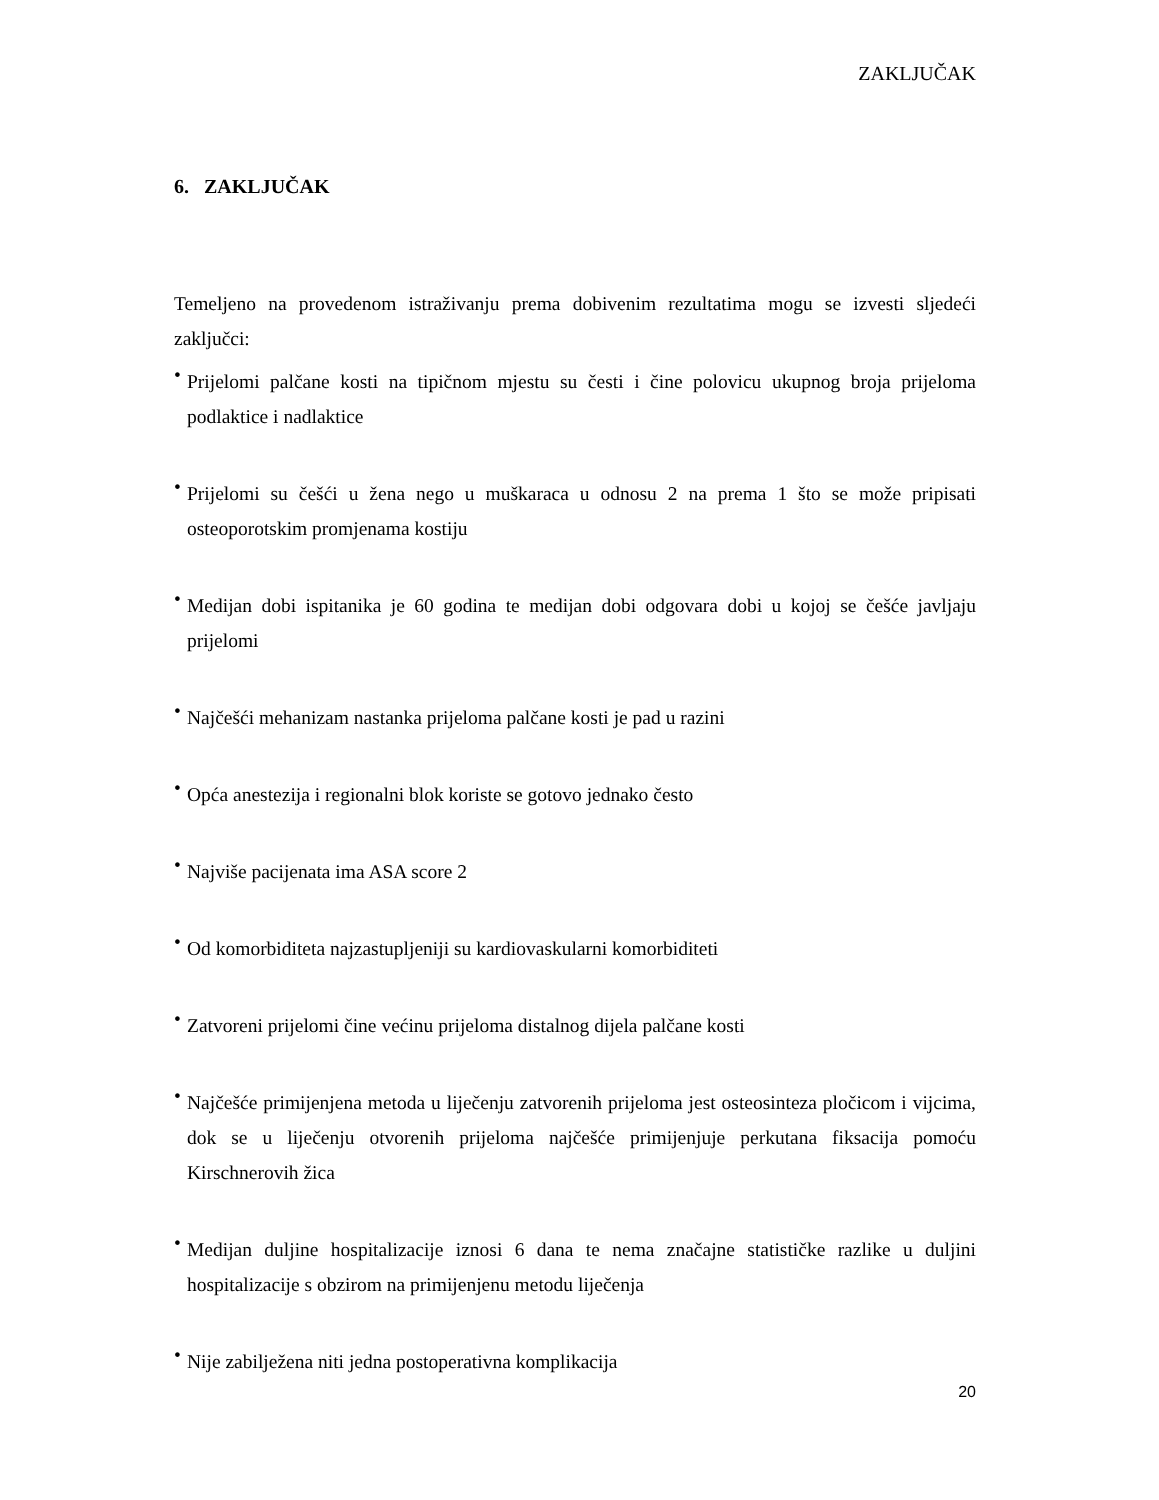ZAKLJUČAK
6. ZAKLJUČAK
Temeljeno na provedenom istraživanju prema dobivenim rezultatima mogu se izvesti sljedeći zaključci:
•
Prijelomi palčane kosti na tipičnom mjestu su česti i čine polovicu ukupnog broja prijeloma podlaktice i nadlaktice
•
Prijelomi su češći u žena nego u muškaraca u odnosu 2 na prema 1 što se može pripisati osteoporotskim promjenama kostiju
•
Medijan dobi ispitanika je 60 godina te medijan dobi odgovara dobi u kojoj se češće javljaju prijelomi
•
Najčešći mehanizam nastanka prijeloma palčane kosti je pad u razini
•
Opća anestezija i regionalni blok koriste se gotovo jednako često
•
Najviše pacijenata ima ASA score 2
•
Od komorbiditeta najzastupljeniji su kardiovaskularni komorbiditeti
•
Zatvoreni prijelomi čine većinu prijeloma distalnog dijela palčane kosti
•
Najčešće primijenjena metoda u liječenju zatvorenih prijeloma jest osteosinteza pločicom i vijcima, dok se u liječenju otvorenih prijeloma najčešće primijenjuje perkutana fiksacija pomoću Kirschnerovih žica
•
Medijan duljine hospitalizacije iznosi 6 dana te nema značajne statističke razlike u duljini hospitalizacije s obzirom na primijenjenu metodu liječenja
•
Nije zabilježena niti jedna postoperativna komplikacija
20